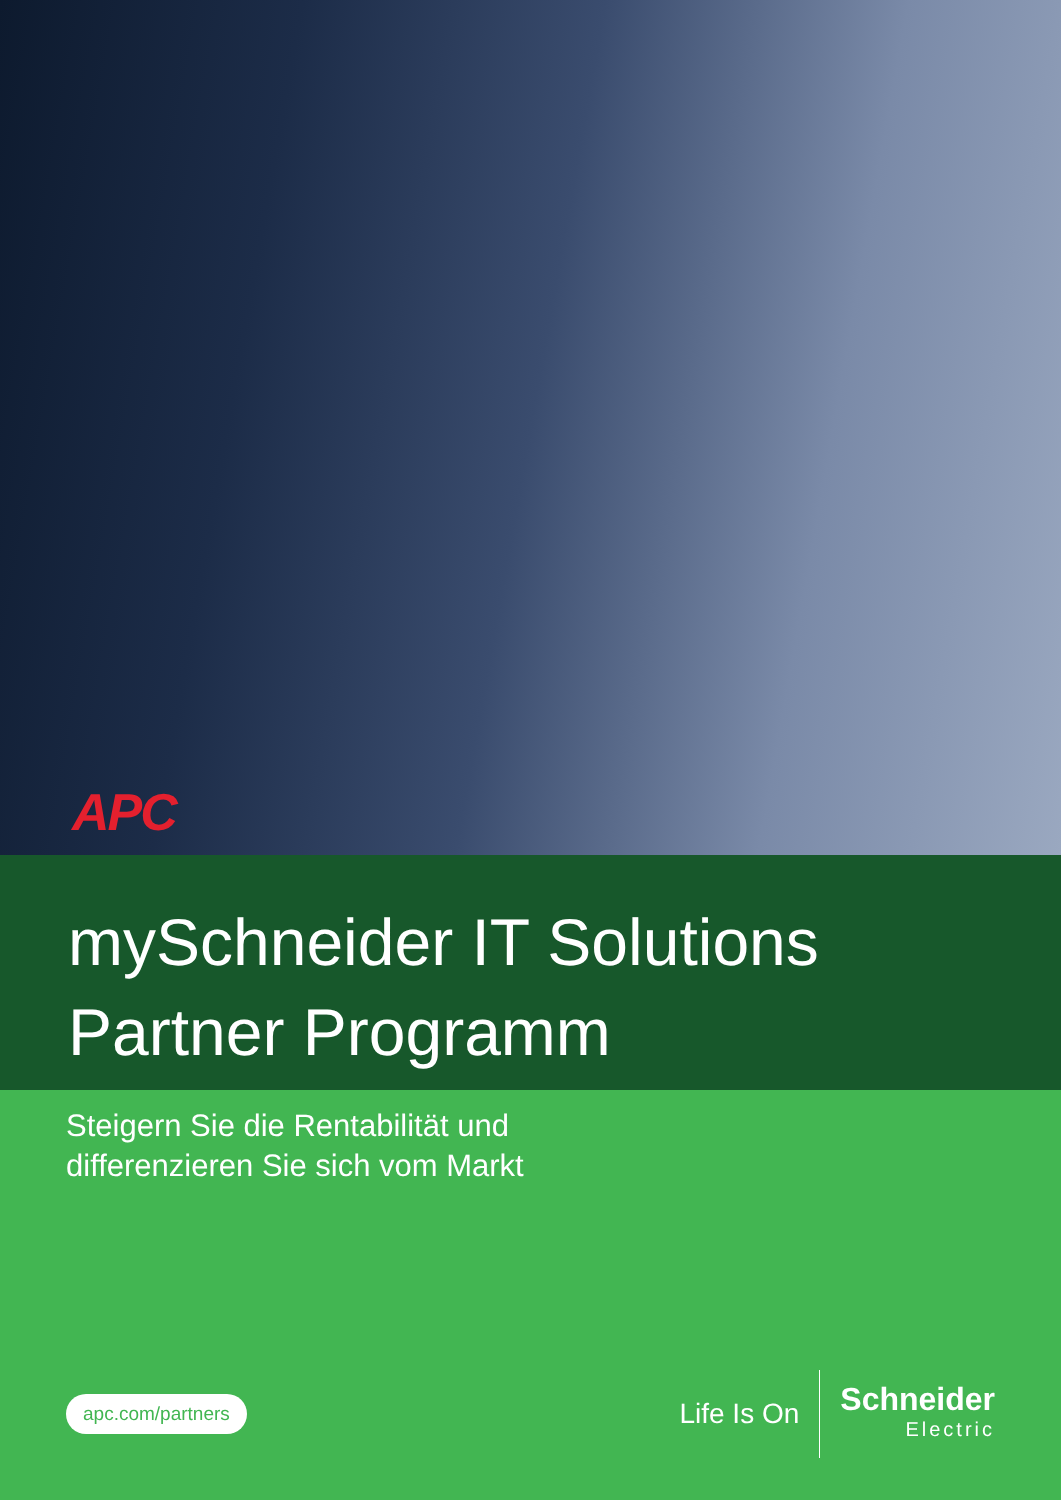APC
mySchneider IT Solutions
Partner Programm
Steigern Sie die Rentabilität und
differenzieren Sie sich vom Markt
apc.com/partners
Life Is On
Schneider
Electric